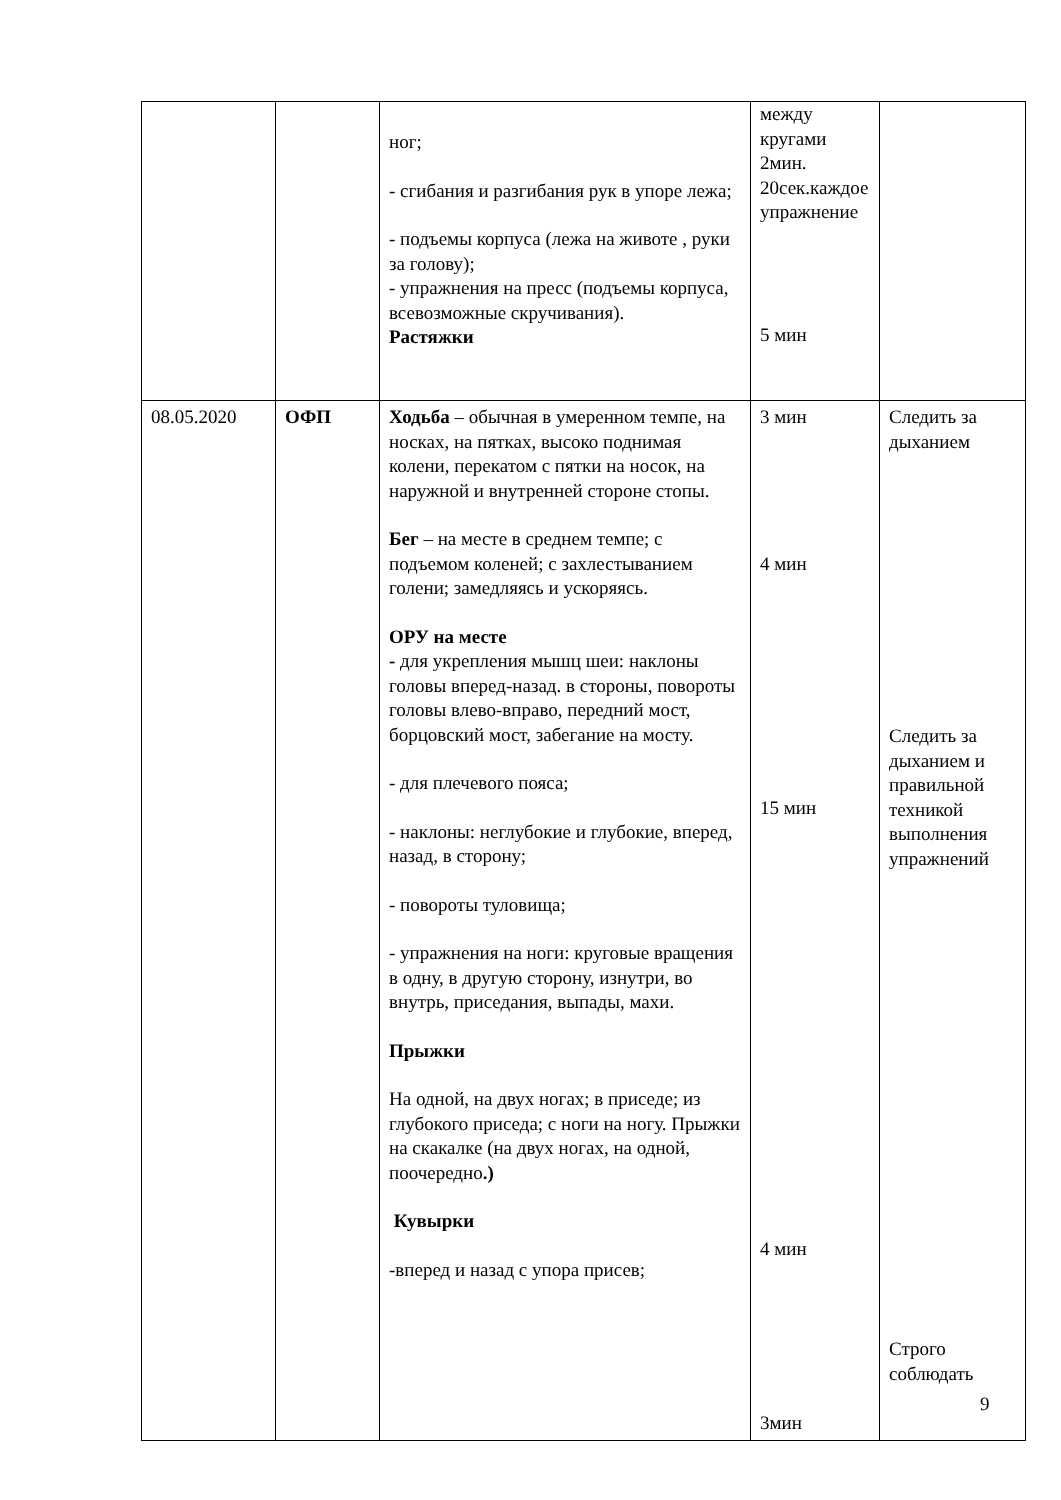| | | ног; - сгибания и разгибания рук в упоре лежа; - подъемы корпуса (лежа на животе , руки за голову); - упражнения на пресс (подъемы корпуса, всевозможные скручивания). Растяжки | между кругами 2мин. 20сек.каждое упражнение 5 мин | |
| 08.05.2020 | ОФП | Ходьба – обычная в умеренном темпе, на носках, на пятках, высоко поднимая колени, перекатом с пятки на носок, на наружной и внутренней стороне стопы. Бег – на месте в среднем темпе; с подъемом коленей; с захлестыванием голени; замедляясь и ускоряясь. ОРУ на месте - для укрепления мышц шеи: наклоны головы вперед-назад. в стороны, повороты головы влево-вправо, передний мост, борцовский мост, забегание на мосту. - для плечевого пояса; - наклоны: неглубокие и глубокие, вперед, назад, в сторону; - повороты туловища; - упражнения на ноги: круговые вращения в одну, в другую сторону, изнутри, во внутрь, приседания, выпады, махи. Прыжки На одной, на двух ногах; в приседе; из глубокого приседа; с ноги на ногу. Прыжки на скакалке (на двух ногах, на одной, поочередно .) Кувырки -вперед и назад с упора присев; | 3 мин 4 мин 15 мин 4 мин 3мин | Следить за дыханием Следить за дыханием и правильной техникой выполнения упражнений Строго соблюдать |
9